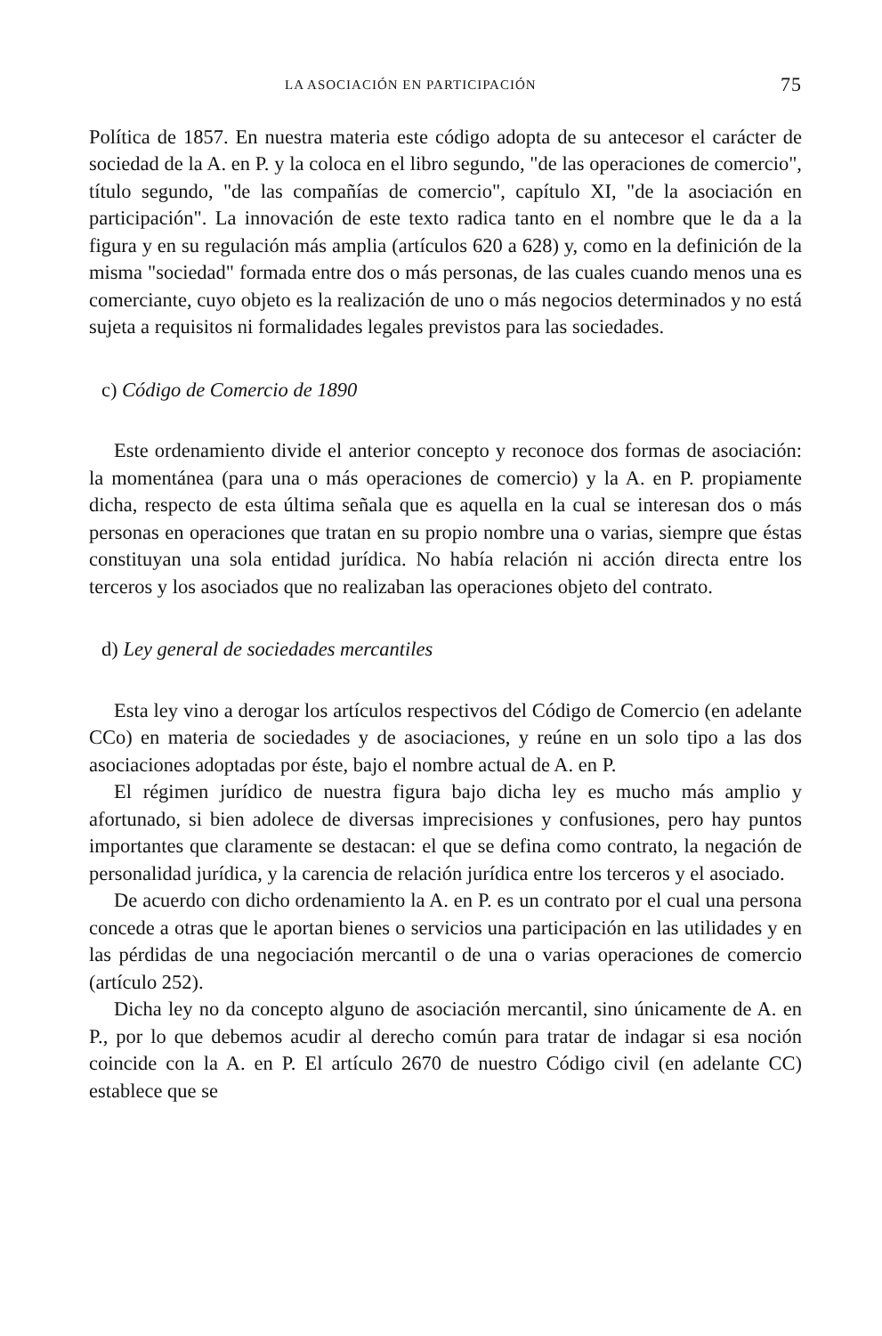LA ASOCIACIÓN EN PARTICIPACIÓN 75
Política de 1857. En nuestra materia este código adopta de su antecesor el carácter de sociedad de la A. en P. y la coloca en el libro segundo, "de las operaciones de comercio", título segundo, "de las compañías de comercio", capítulo XI, "de la asociación en participación". La innovación de este texto radica tanto en el nombre que le da a la figura y en su regulación más amplia (artículos 620 a 628) y, como en la definición de la misma "sociedad" formada entre dos o más personas, de las cuales cuando menos una es comerciante, cuyo objeto es la realización de uno o más negocios determinados y no está sujeta a requisitos ni formalidades legales previstos para las sociedades.
c) Código de Comercio de 1890
Este ordenamiento divide el anterior concepto y reconoce dos formas de asociación: la momentánea (para una o más operaciones de comercio) y la A. en P. propiamente dicha, respecto de esta última señala que es aquella en la cual se interesan dos o más personas en operaciones que tratan en su propio nombre una o varias, siempre que éstas constituyan una sola entidad jurídica. No había relación ni acción directa entre los terceros y los asociados que no realizaban las operaciones objeto del contrato.
d) Ley general de sociedades mercantiles
Esta ley vino a derogar los artículos respectivos del Código de Comercio (en adelante CCo) en materia de sociedades y de asociaciones, y reúne en un solo tipo a las dos asociaciones adoptadas por éste, bajo el nombre actual de A. en P.
El régimen jurídico de nuestra figura bajo dicha ley es mucho más amplio y afortunado, si bien adolece de diversas imprecisiones y confusiones, pero hay puntos importantes que claramente se destacan: el que se defina como contrato, la negación de personalidad jurídica, y la carencia de relación jurídica entre los terceros y el asociado.
De acuerdo con dicho ordenamiento la A. en P. es un contrato por el cual una persona concede a otras que le aportan bienes o servicios una participación en las utilidades y en las pérdidas de una negociación mercantil o de una o varias operaciones de comercio (artículo 252).
Dicha ley no da concepto alguno de asociación mercantil, sino únicamente de A. en P., por lo que debemos acudir al derecho común para tratar de indagar si esa noción coincide con la A. en P. El artículo 2670 de nuestro Código civil (en adelante CC) establece que se